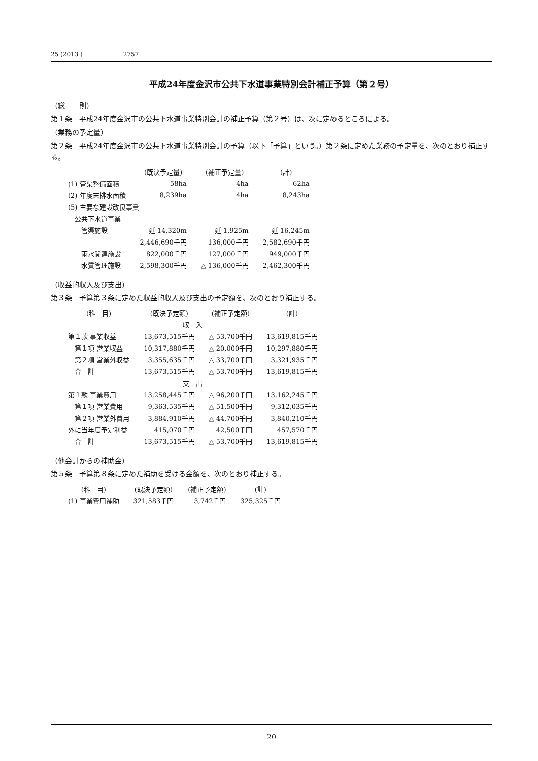25 (2013 ) 2757
平成24年度金沢市公共下水道事業特別会計補正予算（第２号）
（総　　則）
第１条　平成24年度金沢市の公共下水道事業特別会計の補正予算（第２号）は、次に定めるところによる。
（業務の予定量）
第２条　平成24年度金沢市の公共下水道事業特別会計の予算（以下「予算」という。）第２条に定めた業務の予定量を、次のとおり補正する。
| | (既決予定量) | (補正予定量) | (計) |
| --- | --- | --- | --- |
| (1) 管渠整備面積 | 58ha | 4ha | 62ha |
| (2) 年度末排水面積 | 8,239ha | 4ha | 8,243ha |
| (5) 主要な建設改良事業 | | | |
| 公共下水道事業 | | | |
| 管渠施設 | 延 14,320m | 延 1,925m | 延 16,245m |
| | 2,446,690千円 | 136,000千円 | 2,582,690千円 |
| 雨水関連施設 | 822,000千円 | 127,000千円 | 949,000千円 |
| 水質管理施設 | 2,598,300千円 | △ 136,000千円 | 2,462,300千円 |
（収益的収入及び支出）
第３条　予算第３条に定めた収益的収入及び支出の予定額を、次のとおり補正する。
| (科 目) | (既決予定額) | (補正予定額) | (計) |
| --- | --- | --- | --- |
| 収 入 | | | |
| 第１款 事業収益 | 13,673,515千円 | △ 53,700千円 | 13,619,815千円 |
| 第１項 営業収益 | 10,317,880千円 | △ 20,000千円 | 10,297,880千円 |
| 第２項 営業外収益 | 3,355,635千円 | △ 33,700千円 | 3,321,935千円 |
| 合 計 | 13,673,515千円 | △ 53,700千円 | 13,619,815千円 |
| 支 出 | | | |
| 第１款 事業費用 | 13,258,445千円 | △ 96,200千円 | 13,162,245千円 |
| 第１項 営業費用 | 9,363,535千円 | △ 51,500千円 | 9,312,035千円 |
| 第２項 営業外費用 | 3,884,910千円 | △ 44,700千円 | 3,840,210千円 |
| 外に当年度予定利益 | 415,070千円 | 42,500千円 | 457,570千円 |
| 合 計 | 13,673,515千円 | △ 53,700千円 | 13,619,815千円 |
（他会計からの補助金）
第５条　予算第８条に定めた補助を受ける金額を、次のとおり補正する。
| (科 目) | (既決予定額) | (補正予定額) | (計) |
| --- | --- | --- | --- |
| (1) 事業費用補助 | 321,583千円 | 3,742千円 | 325,325千円 |
20